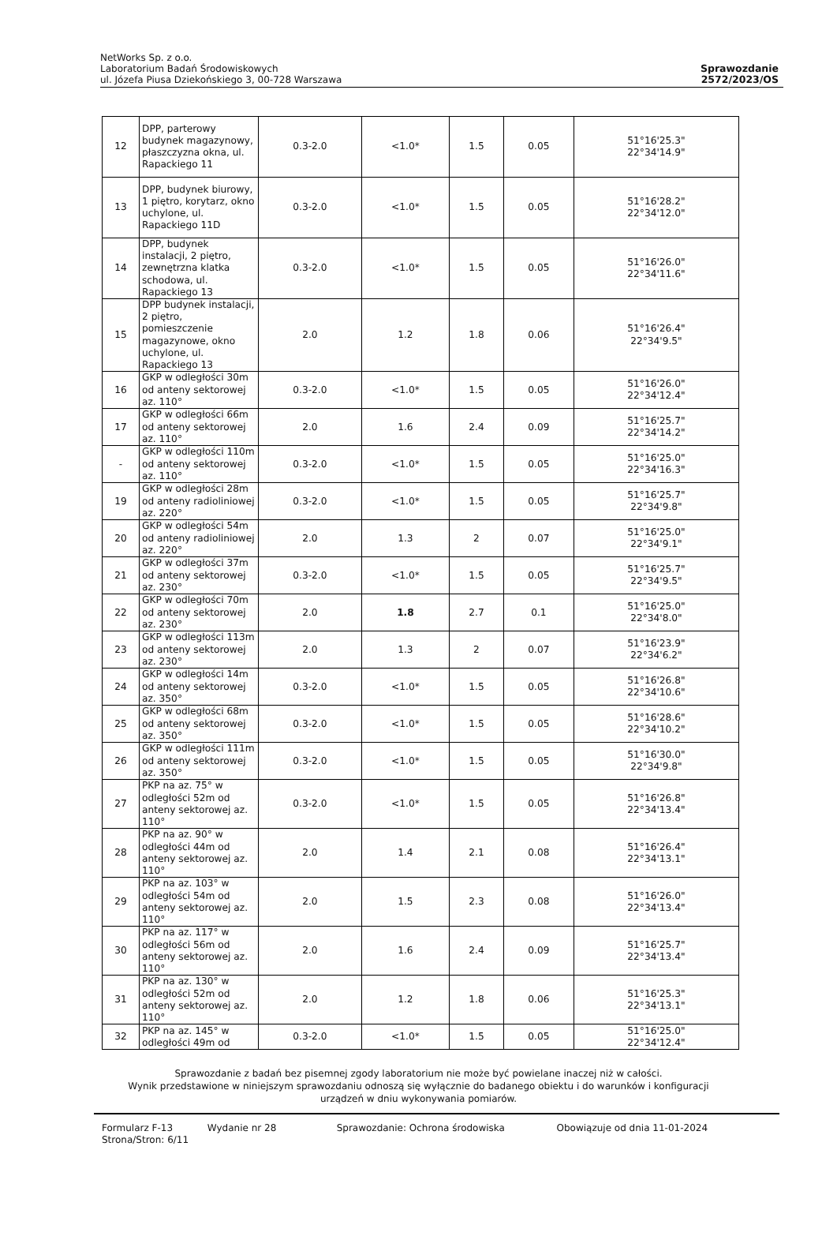NetWorks Sp. z o.o.
Laboratorium Badań Środowiskowych
ul. Józefa Piusa Dziekońskiego 3, 00-728 Warszawa
Sprawozdanie
2572/2023/OS
| 12 | DPP, parterowy budynek magazynowy, płaszczyzna okna, ul. Rapackiego 11 | 0.3-2.0 | <1.0* | 1.5 | 0.05 | 51°16'25.3" 22°34'14.9" |
| 13 | DPP, budynek biurowy, 1 piętro, korytarz, okno uchylone, ul. Rapackiego 11D | 0.3-2.0 | <1.0* | 1.5 | 0.05 | 51°16'28.2" 22°34'12.0" |
| 14 | DPP, budynek instalacji, 2 piętro, zewnętrzna klatka schodowa, ul. Rapackiego 13 | 0.3-2.0 | <1.0* | 1.5 | 0.05 | 51°16'26.0" 22°34'11.6" |
| 15 | DPP budynek instalacji, 2 piętro, pomieszczenie magazynowe, okno uchylone, ul. Rapackiego 13 | 2.0 | 1.2 | 1.8 | 0.06 | 51°16'26.4" 22°34'9.5" |
| 16 | GKP w odległości 30m od anteny sektorowej az. 110° | 0.3-2.0 | <1.0* | 1.5 | 0.05 | 51°16'26.0" 22°34'12.4" |
| 17 | GKP w odległości 66m od anteny sektorowej az. 110° | 2.0 | 1.6 | 2.4 | 0.09 | 51°16'25.7" 22°34'14.2" |
| - | GKP w odległości 110m od anteny sektorowej az. 110° | 0.3-2.0 | <1.0* | 1.5 | 0.05 | 51°16'25.0" 22°34'16.3" |
| 19 | GKP w odległości 28m od anteny radioliniowej az. 220° | 0.3-2.0 | <1.0* | 1.5 | 0.05 | 51°16'25.7" 22°34'9.8" |
| 20 | GKP w odległości 54m od anteny radioliniowej az. 220° | 2.0 | 1.3 | 2 | 0.07 | 51°16'25.0" 22°34'9.1" |
| 21 | GKP w odległości 37m od anteny sektorowej az. 230° | 0.3-2.0 | <1.0* | 1.5 | 0.05 | 51°16'25.7" 22°34'9.5" |
| 22 | GKP w odległości 70m od anteny sektorowej az. 230° | 2.0 | 1.8 | 2.7 | 0.1 | 51°16'25.0" 22°34'8.0" |
| 23 | GKP w odległości 113m od anteny sektorowej az. 230° | 2.0 | 1.3 | 2 | 0.07 | 51°16'23.9" 22°34'6.2" |
| 24 | GKP w odległości 14m od anteny sektorowej az. 350° | 0.3-2.0 | <1.0* | 1.5 | 0.05 | 51°16'26.8" 22°34'10.6" |
| 25 | GKP w odległości 68m od anteny sektorowej az. 350° | 0.3-2.0 | <1.0* | 1.5 | 0.05 | 51°16'28.6" 22°34'10.2" |
| 26 | GKP w odległości 111m od anteny sektorowej az. 350° | 0.3-2.0 | <1.0* | 1.5 | 0.05 | 51°16'30.0" 22°34'9.8" |
| 27 | PKP na az. 75° w odległości 52m od anteny sektorowej az. 110° | 0.3-2.0 | <1.0* | 1.5 | 0.05 | 51°16'26.8" 22°34'13.4" |
| 28 | PKP na az. 90° w odległości 44m od anteny sektorowej az. 110° | 2.0 | 1.4 | 2.1 | 0.08 | 51°16'26.4" 22°34'13.1" |
| 29 | PKP na az. 103° w odległości 54m od anteny sektorowej az. 110° | 2.0 | 1.5 | 2.3 | 0.08 | 51°16'26.0" 22°34'13.4" |
| 30 | PKP na az. 117° w odległości 56m od anteny sektorowej az. 110° | 2.0 | 1.6 | 2.4 | 0.09 | 51°16'25.7" 22°34'13.4" |
| 31 | PKP na az. 130° w odległości 52m od anteny sektorowej az. 110° | 2.0 | 1.2 | 1.8 | 0.06 | 51°16'25.3" 22°34'13.1" |
| 32 | PKP na az. 145° w odległości 49m od | 0.3-2.0 | <1.0* | 1.5 | 0.05 | 51°16'25.0" 22°34'12.4" |
Sprawozdanie z badań bez pisemnej zgody laboratorium nie może być powielane inaczej niż w całości.
Wynik przedstawione w niniejszym sprawozdaniu odnoszą się wyłącznie do badanego obiektu i do warunków i konfiguracji
urządzeń w dniu wykonywania pomiarów.
Formularz F-13 Wydanie nr 28 Sprawozdanie: Ochrona środowiska Obowiązuje od dnia 11-01-2024
Strona/Stron: 6/11